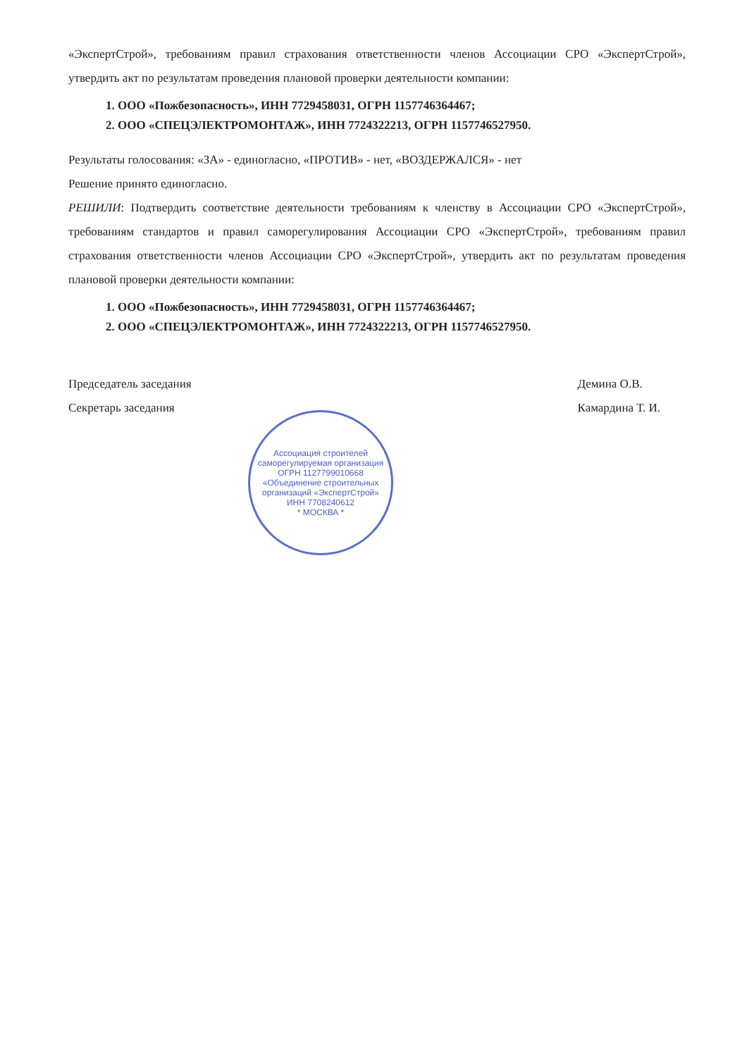«ЭкспертСтрой», требованиям правил страхования ответственности членов Ассоциации СРО «ЭкспертСтрой», утвердить акт по результатам проведения плановой проверки деятельности компании:
1. ООО «Пожбезопасность», ИНН 7729458031, ОГРН 1157746364467;
2. ООО «СПЕЦЭЛЕКТРОМОНТАЖ», ИНН 7724322213, ОГРН 1157746527950.
Результаты голосования: «ЗА» - единогласно, «ПРОТИВ» - нет, «ВОЗДЕРЖАЛСЯ» - нет
Решение принято единогласно.
РЕШИЛИ: Подтвердить соответствие деятельности требованиям к членству в Ассоциации СРО «ЭкспертСтрой», требованиям стандартов и правил саморегулирования Ассоциации СРО «ЭкспертСтрой», требованиям правил страхования ответственности членов Ассоциации СРО «ЭкспертСтрой», утвердить акт по результатам проведения плановой проверки деятельности компании:
1. ООО «Пожбезопасность», ИНН 7729458031, ОГРН 1157746364467;
2. ООО «СПЕЦЭЛЕКТРОМОНТАЖ», ИНН 7724322213, ОГРН 1157746527950.
Председатель заседания
Секретарь заседания
Демина О.В.
Камардина Т. И.
Ассоциация строителей саморегулируемая организация
ОГРН 1127799010668
«Объединение строительных организаций «ЭкспертСтрой»
ИНН 7708240612
* МОСКВА *